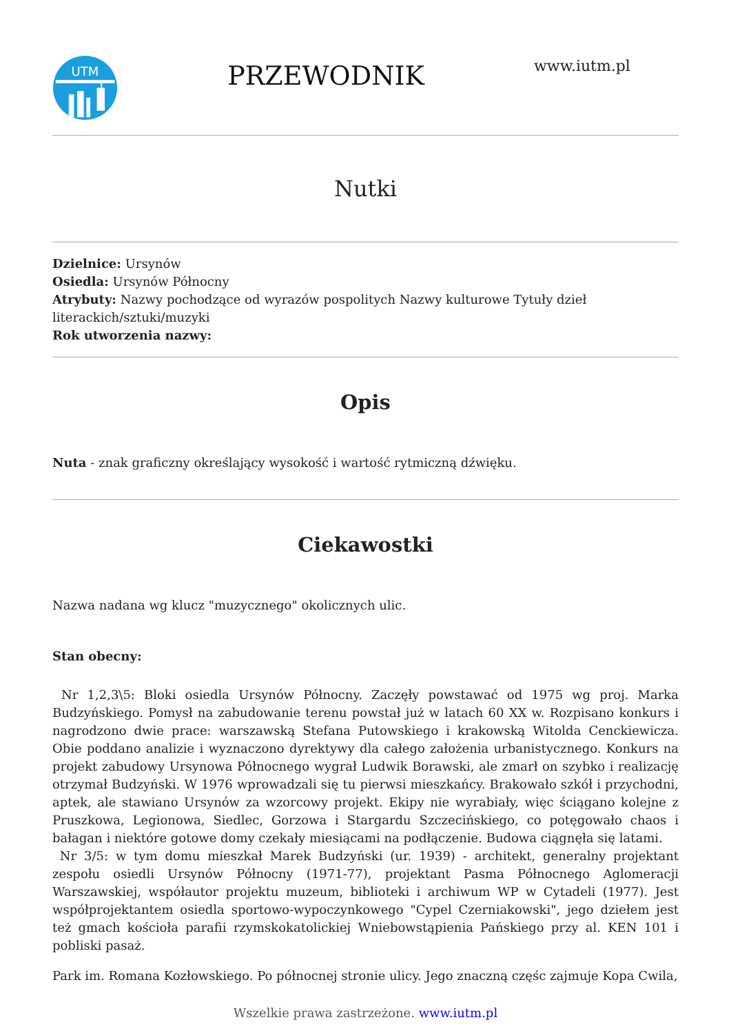UTM
PRZEWODNIK
www.iutm.pl
Nutki
Dzielnice: Ursynów
Osiedla: Ursynów Północny
Atrybuty: Nazwy pochodzące od wyrazów pospolitych Nazwy kulturowe Tytuły dzieł literackich/sztuki/muzyki
Rok utworzenia nazwy:
Opis
Nuta - znak graficzny określający wysokość i wartość rytmiczną dźwięku.
Ciekawostki
Nazwa nadana wg klucz "muzycznego" okolicznych ulic.
Stan obecny:
Nr 1,2,3\5: Bloki osiedla Ursynów Północny. Zaczęły powstawać od 1975 wg proj. Marka Budzyńskiego. Pomysł na zabudowanie terenu powstał już w latach 60 XX w. Rozpisano konkurs i nagrodzono dwie prace: warszawską Stefana Putowskiego i krakowską Witolda Cenckiewicza. Obie poddano analizie i wyznaczono dyrektywy dla całego założenia urbanistycznego. Konkurs na projekt zabudowy Ursynowa Północnego wygrał Ludwik Borawski, ale zmarł on szybko i realizację otrzymał Budzyński. W 1976 wprowadzali się tu pierwsi mieszkańcy. Brakowało szkół i przychodni, aptek, ale stawiano Ursynów za wzorcowy projekt. Ekipy nie wyrabiały, więc ściągano kolejne z Pruszkowa, Legionowa, Siedlec, Gorzowa i Stargardu Szczecińskiego, co potęgowało chaos i bałagan i niektóre gotowe domy czekały miesiącami na podłączenie. Budowa ciągnęła się latami.
Nr 3/5: w tym domu mieszkał Marek Budzyński (ur. 1939) - architekt, generalny projektant zespołu osiedli Ursynów Północny (1971-77), projektant Pasma Północnego Aglomeracji Warszawskiej, współautor projektu muzeum, biblioteki i archiwum WP w Cytadeli (1977). Jest współprojektantem osiedla sportowo-wypoczynkowego "Cypel Czerniakowski", jego dziełem jest też gmach kościoła parafii rzymskokatolickiej Wniebowstąpienia Pańskiego przy al. KEN 101 i pobliski pasaż.
Park im. Romana Kozłowskiego. Po północnej stronie ulicy. Jego znaczną częśc zajmuje Kopa Cwila,
Wszelkie prawa zastrzeżone. www.iutm.pl